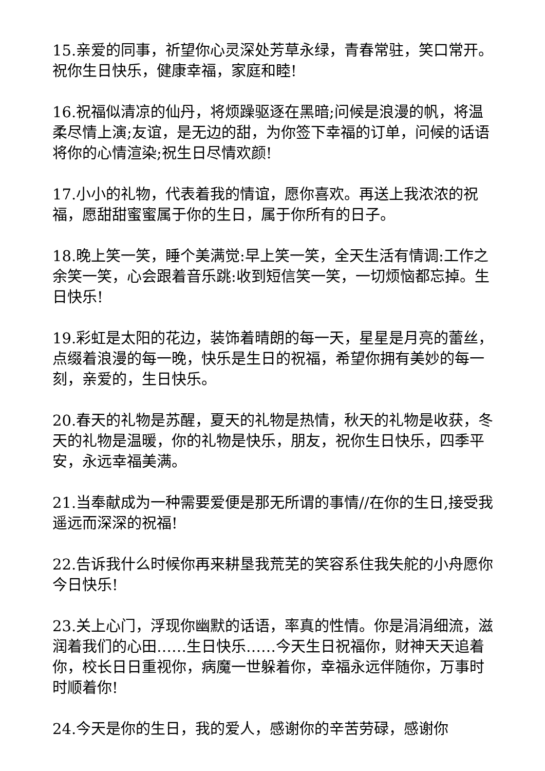15.亲爱的同事，祈望你心灵深处芳草永绿，青春常驻，笑口常开。祝你生日快乐，健康幸福，家庭和睦!
16.祝福似清凉的仙丹，将烦躁驱逐在黑暗;问候是浪漫的帆，将温柔尽情上演;友谊，是无边的甜，为你签下幸福的订单，问候的话语将你的心情渲染;祝生日尽情欢颜!
17.小小的礼物，代表着我的情谊，愿你喜欢。再送上我浓浓的祝福，愿甜甜蜜蜜属于你的生日，属于你所有的日子。
18.晚上笑一笑，睡个美满觉:早上笑一笑，全天生活有情调:工作之余笑一笑，心会跟着音乐跳:收到短信笑一笑，一切烦恼都忘掉。生日快乐!
19.彩虹是太阳的花边，装饰着晴朗的每一天，星星是月亮的蕾丝，点缀着浪漫的每一晚，快乐是生日的祝福，希望你拥有美妙的每一刻，亲爱的，生日快乐。
20.春天的礼物是苏醒，夏天的礼物是热情，秋天的礼物是收获，冬天的礼物是温暖，你的礼物是快乐，朋友，祝你生日快乐，四季平安，永远幸福美满。
21.当奉献成为一种需要爱便是那无所谓的事情//在你的生日,接受我遥远而深深的祝福!
22.告诉我什么时候你再来耕垦我荒芜的笑容系住我失舵的小舟愿你今日快乐!
23.关上心门，浮现你幽默的话语，率真的性情。你是涓涓细流，滋润着我们的心田……生日快乐……今天生日祝福你，财神天天追着你，校长日日重视你，病魔一世躲着你，幸福永远伴随你，万事时时顺着你!
24.今天是你的生日，我的爱人，感谢你的辛苦劳碌，感谢你